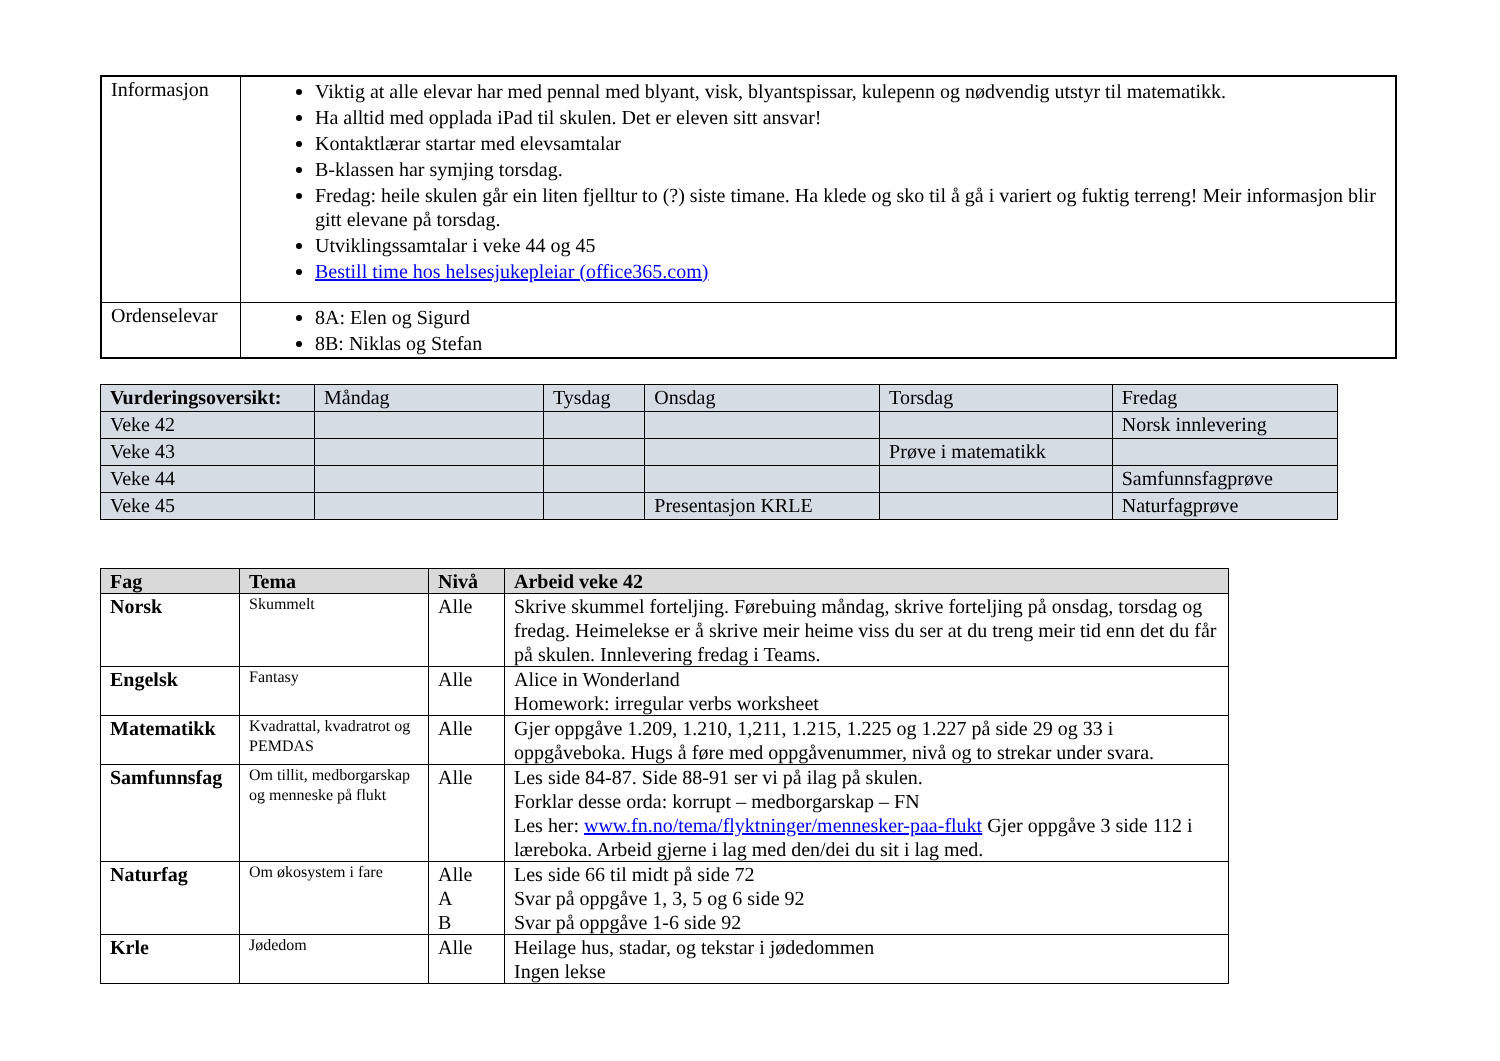| Informasjon | Viktig at alle elevar har med pennal med blyant, visk, blyantspissar, kulepenn og nødvendig utstyr til matematikk. Ha alltid med opplada iPad til skulen. Det er eleven sitt ansvar! Kontaktlærar startar med elevsamtalar B-klassen har symjing torsdag. Fredag: heile skulen går ein liten fjelltur to (?) siste timane. Ha klede og sko til å gå i variert og fuktig terreng! Meir informasjon blir gitt elevane på torsdag. Utviklingssamtalar i veke 44 og 45 Bestill time hos helsesjukepleiar (office365.com) |
| Ordenselevar | 8A: Elen og Sigurd 8B: Niklas og Stefan |
| Vurderingsoversikt: | Måndag | Tysdag | Onsdag | Torsdag | Fredag |
| Veke 42 | | | | | Norsk innlevering |
| Veke 43 | | | | Prøve i matematikk | |
| Veke 44 | | | | | Samfunnsfagprøve |
| Veke 45 | | | Presentasjon KRLE | | Naturfagprøve |
| Fag | Tema | Nivå | Arbeid veke 42 |
| --- | --- | --- | --- |
| Norsk | Skummelt | Alle | Skrive skummel forteljing. Førebuing måndag, skrive forteljing på onsdag, torsdag og fredag. Heimelekse er å skrive meir heime viss du ser at du treng meir tid enn det du får på skulen. Innlevering fredag i Teams. |
| Engelsk | Fantasy | Alle | Alice in Wonderland Homework: irregular verbs worksheet |
| Matematikk | Kvadrattal, kvadratrot og PEMDAS | Alle | Gjer oppgåve 1.209, 1.210, 1,211, 1.215, 1.225 og 1.227 på side 29 og 33 i oppgåveboka. Hugs å føre med oppgåvenummer, nivå og to strekar under svara. |
| Samfunnsfag | Om tillit, medborgarskap og menneske på flukt | Alle | Les side 84-87. Side 88-91 ser vi på ilag på skulen. Forklar desse orda: korrupt – medborgarskap – FN Les her: www.fn.no/tema/flyktninger/mennesker-paa-flukt Gjer oppgåve 3 side 112 i læreboka. Arbeid gjerne i lag med den/dei du sit i lag med. |
| Naturfag | Om økosystem i fare | Alle A B | Les side 66 til midt på side 72 Svar på oppgåve 1, 3, 5 og 6 side 92 Svar på oppgåve 1-6 side 92 |
| Krle | Jødedom | Alle | Heilage hus, stadar, og tekstar i jødedommen Ingen lekse |